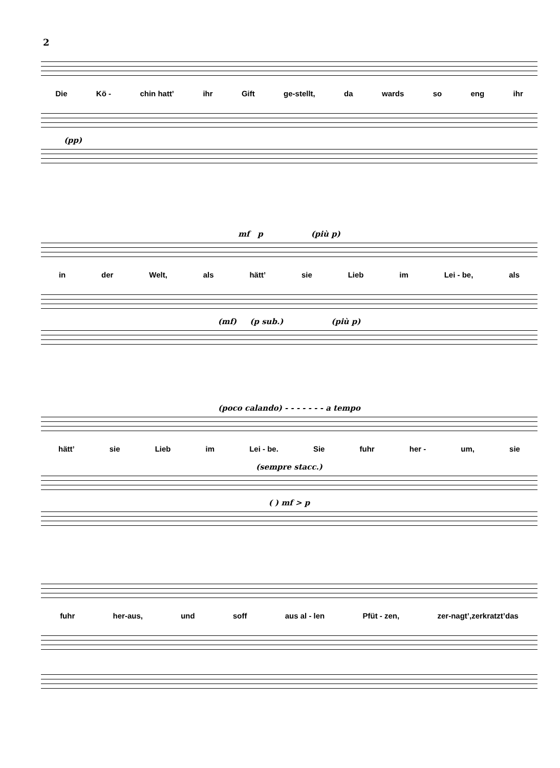2
Die Kö - chin hatt’ ihr Gift ge-stellt, da wards so eng ihr
(pp)
mf p (più p)
in der Welt, als hätt’ sie Lieb im Lei - be, als
(mf) (p sub.) (più p)
(poco calando) - - - - - - - a tempo
hätt’ sie Lieb im Lei - be. Sie fuhr her - um, sie
(sempre stacc.)
( ) mf > p
fuhr her-aus, und soff aus al - len Pfüt - zen, zer-nagt’,zerkratzt’das